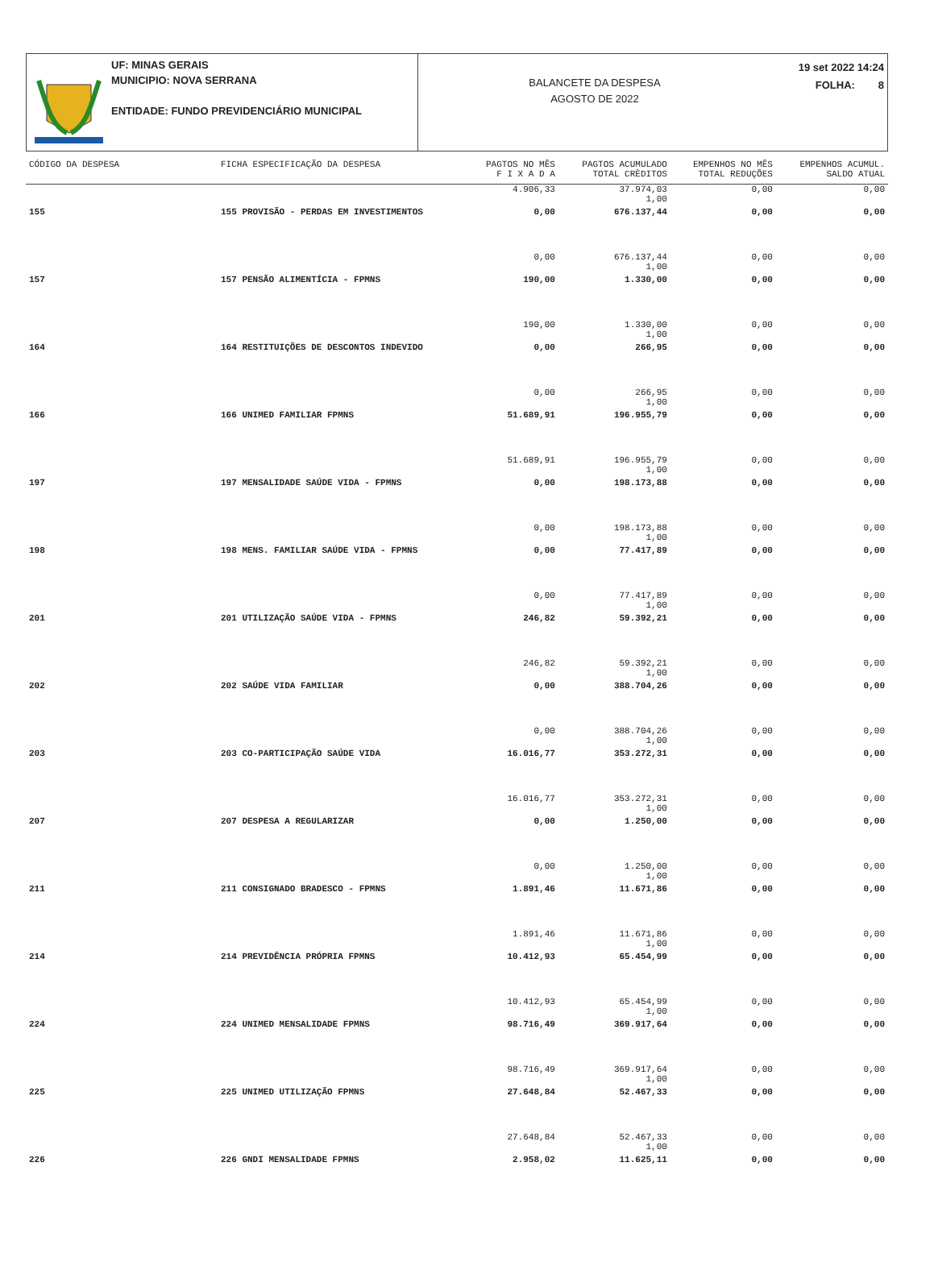UF: MINAS GERAIS
MUNICIPIO: NOVA SERRANA
ENTIDADE: FUNDO PREVIDENCIÁRIO MUNICIPAL
BALANCETE DA DESPESA
AGOSTO DE 2022
19 set 2022 14:24
FOLHA: 8
| CÓDIGO DA DESPESA | FICHA ESPECIFICAÇÃO DA DESPESA | PAGTOS NO MÊS F I X A D A | PAGTOS ACUMULADO TOTAL CRÈDITOS | EMPENHOS NO MÊS TOTAL REDUÇÕES | EMPENHOS ACUMUL. SALDO ATUAL |
| --- | --- | --- | --- | --- | --- |
| | | 4.906,33 | 37.974,03 1,00 | 0,00 | 0,00 |
| 155 | 155 PROVISÃO - PERDAS EM INVESTIMENTOS | 0,00 | 676.137,44 | 0,00 | 0,00 |
| | | 0,00 | 676.137,44 1,00 | 0,00 | 0,00 |
| 157 | 157 PENSÃO ALIMENTÍCIA - FPMNS | 190,00 | 1.330,00 | 0,00 | 0,00 |
| | | 190,00 | 1.330,00 1,00 | 0,00 | 0,00 |
| 164 | 164 RESTITUIÇÕES DE DESCONTOS INDEVIDO | 0,00 | 266,95 | 0,00 | 0,00 |
| | | 0,00 | 266,95 1,00 | 0,00 | 0,00 |
| 166 | 166 UNIMED FAMILIAR FPMNS | 51.689,91 | 196.955,79 | 0,00 | 0,00 |
| | | 51.689,91 | 196.955,79 1,00 | 0,00 | 0,00 |
| 197 | 197 MENSALIDADE SAÚDE VIDA - FPMNS | 0,00 | 198.173,88 | 0,00 | 0,00 |
| | | 0,00 | 198.173,88 1,00 | 0,00 | 0,00 |
| 198 | 198 MENS. FAMILIAR SAÚDE VIDA - FPMNS | 0,00 | 77.417,89 | 0,00 | 0,00 |
| | | 0,00 | 77.417,89 1,00 | 0,00 | 0,00 |
| 201 | 201 UTILIZAÇÃO SAÚDE VIDA - FPMNS | 246,82 | 59.392,21 | 0,00 | 0,00 |
| | | 246,82 | 59.392,21 1,00 | 0,00 | 0,00 |
| 202 | 202 SAÚDE VIDA FAMILIAR | 0,00 | 388.704,26 | 0,00 | 0,00 |
| | | 0,00 | 388.704,26 1,00 | 0,00 | 0,00 |
| 203 | 203 CO-PARTICIPAÇÃO SAÚDE VIDA | 16.016,77 | 353.272,31 | 0,00 | 0,00 |
| | | 16.016,77 | 353.272,31 1,00 | 0,00 | 0,00 |
| 207 | 207 DESPESA A REGULARIZAR | 0,00 | 1.250,00 | 0,00 | 0,00 |
| | | 0,00 | 1.250,00 1,00 | 0,00 | 0,00 |
| 211 | 211 CONSIGNADO BRADESCO - FPMNS | 1.891,46 | 11.671,86 | 0,00 | 0,00 |
| | | 1.891,46 | 11.671,86 1,00 | 0,00 | 0,00 |
| 214 | 214 PREVIDÊNCIA PRÓPRIA FPMNS | 10.412,93 | 65.454,99 | 0,00 | 0,00 |
| | | 10.412,93 | 65.454,99 1,00 | 0,00 | 0,00 |
| 224 | 224 UNIMED MENSALIDADE FPMNS | 98.716,49 | 369.917,64 | 0,00 | 0,00 |
| | | 98.716,49 | 369.917,64 1,00 | 0,00 | 0,00 |
| 225 | 225 UNIMED UTILIZAÇÃO FPMNS | 27.648,84 | 52.467,33 | 0,00 | 0,00 |
| | | 27.648,84 | 52.467,33 1,00 | 0,00 | 0,00 |
| 226 | 226 GNDI MENSALIDADE FPMNS | 2.958,02 | 11.625,11 | 0,00 | 0,00 |